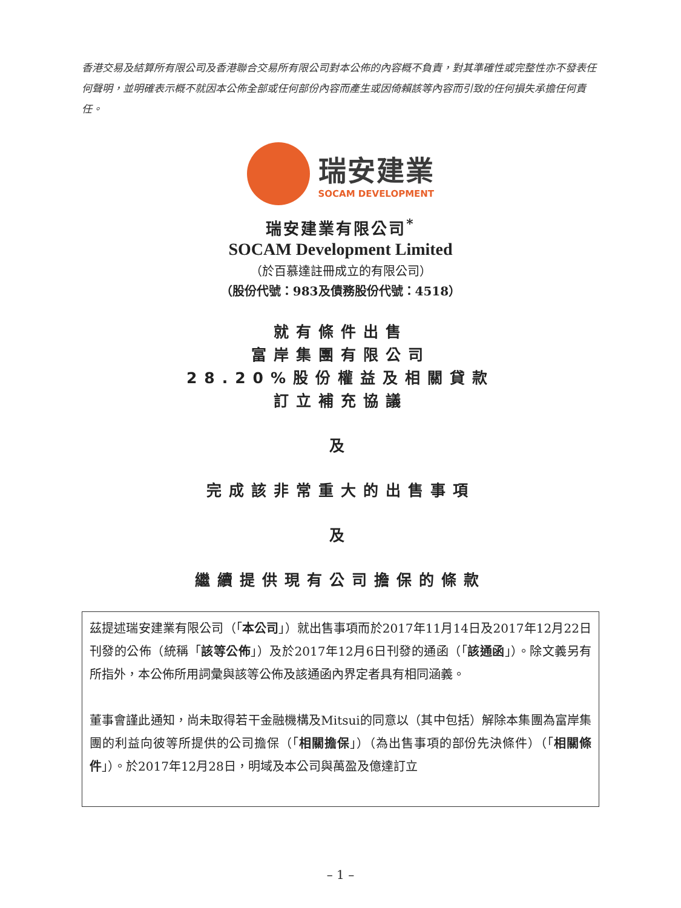香港交易及結算所有限公司及香港聯合交易所有限公司對本公佈的內容概不負責，對其準確性或完整性亦不發表任何聲明，並明確表示概不就因本公佈全部或任何部份內容而產生或因倚賴該等內容而引致的任何損失承擔任何責任。
瑞安建業
SOCAM DEVELOPMENT
瑞安建業有限公司<sup>*</sup>
SOCAM Development Limited
（於百慕達註冊成立的有限公司）
（股份代號：983及債務股份代號：4518）
就有條件出售
富岸集團有限公司
28.20%股份權益及相關貸款
訂立補充協議
及
完成該非常重大的出售事項
及
繼續提供現有公司擔保的條款
茲提述瑞安建業有限公司（「本公司」）就出售事項而於2017年11月14日及2017年12月22日刊發的公佈（統稱「該等公佈」）及於2017年12月6日刊發的通函（「該通函」）。除文義另有所指外，本公佈所用詞彙與該等公佈及該通函內界定者具有相同涵義。
董事會謹此通知，尚未取得若干金融機構及Mitsui的同意以（其中包括）解除本集團為富岸集團的利益向彼等所提供的公司擔保（「相關擔保」）（為出售事項的部份先決條件）（「相關條件」）。於2017年12月28日，明域及本公司與萬盈及億達訂立
– 1 –